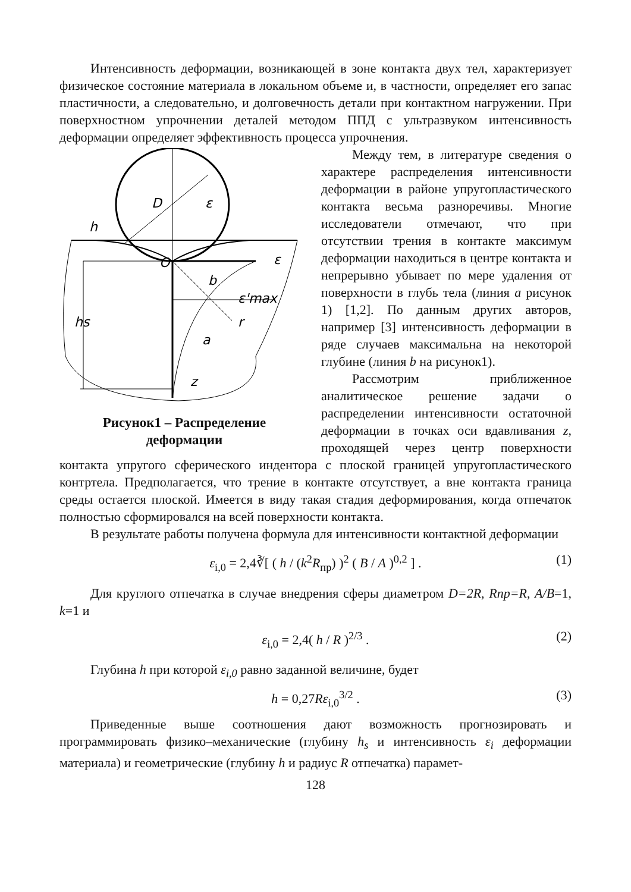Интенсивность деформации, возникающей в зоне контакта двух тел, характеризует физическое состояние материала в локальном объеме и, в частности, определяет его запас пластичности, а следовательно, и долговечность детали при контактном нагружении. При поверхностном упрочнении деталей методом ППД с ультразвуком интенсивность деформации определяет эффективность процесса упрочнения.
D
ε
h
O
ε
b
ε'max
r
hs
a
z
Рисунок1 – Распределение
деформации
Между тем, в литературе сведения о характере распределения интенсивности деформации в районе упругопластического контакта весьма разноречивы. Многие исследователи отмечают, что при отсутствии трения в контакте максимум деформации находиться в центре контакта и непрерывно убывает по мере удаления от поверхности в глубь тела (линия a рисунок 1) [1,2]. По данным других авторов, например [3] интенсивность деформации в ряде случаев максимальна на некоторой глубине (линия b на рисунок1).
Рассмотрим приближенное аналитическое решение задачи о распределении интенсивности остаточной деформации в точках оси вдавливания z, проходящей через центр поверхности контакта упругого сферического индентора с плоской границей упругопластического контртела. Предполагается, что трение в контакте отсутствует, а вне контакта граница среды остается плоской. Имеется в виду такая стадия деформирования, когда отпечаток полностью сформировался на всей поверхности контакта.
В результате работы получена формула для интенсивности контактной деформации
ε<sub>i,0</sub> = 2,4∛[ ( h / (k<sup>2</sup>R<sub>пр</sub>) )<sup>2</sup> ( B / A )<sup>0,2</sup> ] . (1)
Для круглого отпечатка в случае внедрения сферы диаметром D=2R, Rnp=R, A/B=1, k=1 и
ε<sub>i,0</sub> = 2,4( h / R )<sup>2/3</sup> . (2)
Глубина h при которой ε<sub>i,0</sub> равно заданной величине, будет
h = 0,27Rε<sub>i,0</sub><sup>3/2</sup> . (3)
Приведенные выше соотношения дают возможность прогнозировать и программировать физико–механические (глубину h<sub>s</sub> и интенсивность ε<sub>i</sub> деформации материала) и геометрические (глубину h и радиус R отпечатка) парамет-
128